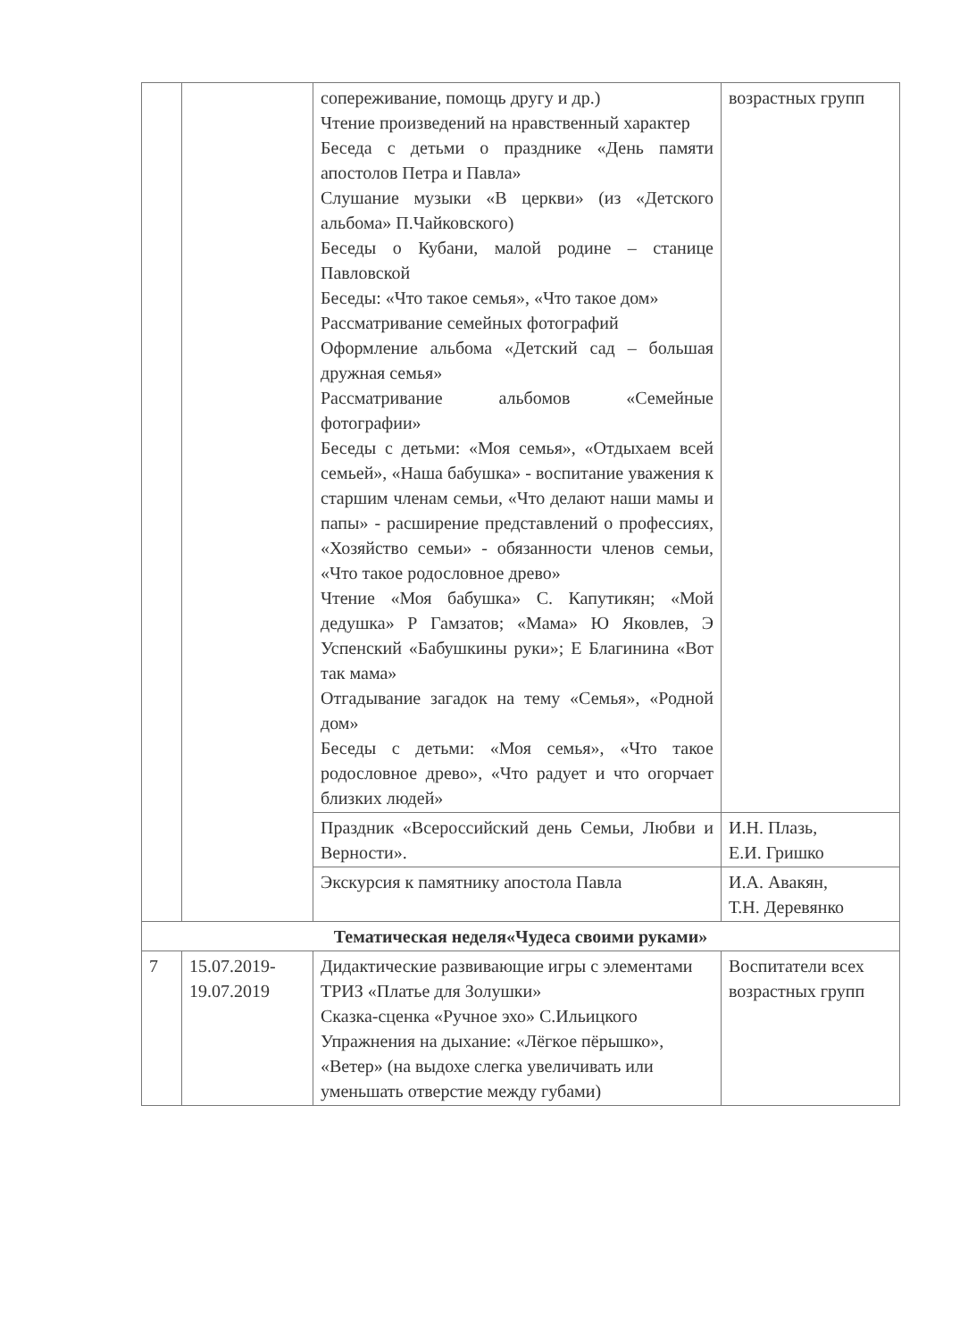| | | сопереживание, помощь другу и др.) Чтение произведений на нравственный характер Беседа с детьми о празднике «День памяти апостолов Петра и Павла» Слушание музыки «В церкви» (из «Детского альбома» П.Чайковского) Беседы о Кубани, малой родине – станице Павловской Беседы: «Что такое семья», «Что такое дом» Рассматривание семейных фотографий Оформление альбома «Детский сад – большая дружная семья» Рассматривание альбомов «Семейные фотографии» Беседы с детьми: «Моя семья», «Отдыхаем всей семьей», «Наша бабушка» - воспитание уважения к старшим членам семьи, «Что делают наши мамы и папы» - расширение представлений о профессиях, «Хозяйство семьи» - обязанности членов семьи, «Что такое родословное древо» Чтение «Моя бабушка» С. Капутикян; «Мой дедушка» Р Гамзатов; «Мама» Ю Яковлев, Э Успенский «Бабушкины руки»; Е Благинина «Вот так мама» Отгадывание загадок на тему «Семья», «Родной дом» Беседы с детьми: «Моя семья», «Что такое родословное древо», «Что радует и что огорчает близких людей» | возрастных групп |
| | | Праздник «Всероссийский день Семьи, Любви и Верности». | И.Н. Плазь, Е.И. Гришко |
| | | Экскурсия к памятнику апостола Павла | И.А. Авакян, Т.Н. Деревянко |
| Тематическая неделя«Чудеса своими руками» | | | |
| 7 | 15.07.2019- 19.07.2019 | Дидактические развивающие игры с элементами ТРИЗ «Платье для Золушки» Сказка-сценка «Ручное эхо» С.Ильицкого Упражнения на дыхание: «Лёгкое пёрышко», «Ветер» (на выдохе слегка увеличивать или уменьшать отверстие между губами) | Воспитатели всех возрастных групп |